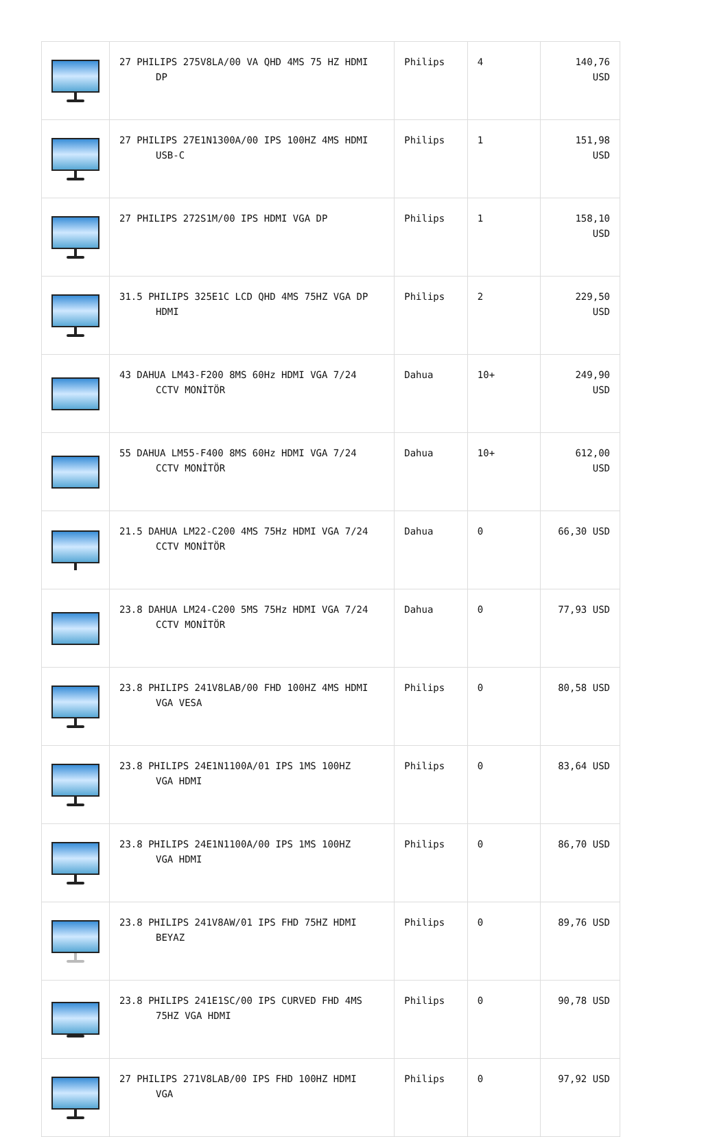| | 27 PHILIPS 275V8LA/00 VA QHD 4MS 75 HZ HDMI DP | Philips | 4 | 140,76 USD |
| | 27 PHILIPS 27E1N1300A/00 IPS 100HZ 4MS HDMI USB-C | Philips | 1 | 151,98 USD |
| | 27 PHILIPS 272S1M/00 IPS HDMI VGA DP | Philips | 1 | 158,10 USD |
| | 31.5 PHILIPS 325E1C LCD QHD 4MS 75HZ VGA DP HDMI | Philips | 2 | 229,50 USD |
| | 43 DAHUA LM43-F200 8MS 60Hz HDMI VGA 7/24 CCTV MONİTÖR | Dahua | 10+ | 249,90 USD |
| | 55 DAHUA LM55-F400 8MS 60Hz HDMI VGA 7/24 CCTV MONİTÖR | Dahua | 10+ | 612,00 USD |
| | 21.5 DAHUA LM22-C200 4MS 75Hz HDMI VGA 7/24 CCTV MONİTÖR | Dahua | 0 | 66,30 USD |
| | 23.8 DAHUA LM24-C200 5MS 75Hz HDMI VGA 7/24 CCTV MONİTÖR | Dahua | 0 | 77,93 USD |
| | 23.8 PHILIPS 241V8LAB/00 FHD 100HZ 4MS HDMI VGA VESA | Philips | 0 | 80,58 USD |
| | 23.8 PHILIPS 24E1N1100A/01 IPS 1MS 100HZ VGA HDMI | Philips | 0 | 83,64 USD |
| | 23.8 PHILIPS 24E1N1100A/00 IPS 1MS 100HZ VGA HDMI | Philips | 0 | 86,70 USD |
| | 23.8 PHILIPS 241V8AW/01 IPS FHD 75HZ HDMI BEYAZ | Philips | 0 | 89,76 USD |
| | 23.8 PHILIPS 241E1SC/00 IPS CURVED FHD 4MS 75HZ VGA HDMI | Philips | 0 | 90,78 USD |
| | 27 PHILIPS 271V8LAB/00 IPS FHD 100HZ HDMI VGA | Philips | 0 | 97,92 USD |